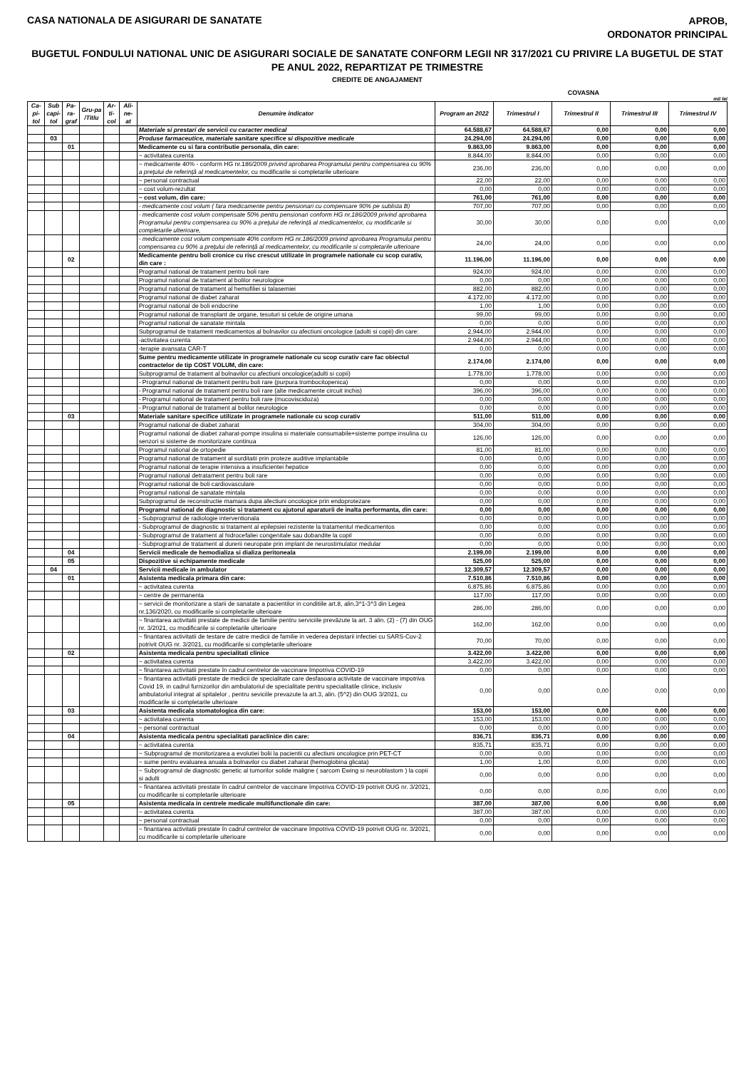CASA NATIONALA DE ASIGURARI DE SANATATE
APROB,
ORDONATOR PRINCIPAL
BUGETUL FONDULUI NATIONAL UNIC DE ASIGURARI SOCIALE DE SANATATE CONFORM LEGII NR 317/2021 CU PRIVIRE LA BUGETUL DE STAT PE ANUL 2022, REPARTIZAT PE TRIMESTRE
CREDITE DE ANGAJAMENT
COVASNA
mii lei
| Ca-pi-tol | Sub capi-tol | Pa-ra-graf | Gru-pa /Titlu | Ar-ti-col | Ali-ne-at | Denumire indicator | Program an 2022 | Trimestrul I | Trimestrul II | Trimestrul III | Trimestrul IV |
| --- | --- | --- | --- | --- | --- | --- | --- | --- | --- | --- | --- |
| | | | | | | Materiale si prestari de servicii cu caracter medical | 64.588,67 | 64.588,67 | 0,00 | 0,00 | 0,00 |
| | 03 | | | | | Produse farmaceutice, materiale sanitare specifice si dispozitive medicale | 24.294,00 | 24.294,00 | 0,00 | 0,00 | 0,00 |
| | | 01 | | | | Medicamente cu si fara contributie personala, din care: | 9.863,00 | 9.863,00 | 0,00 | 0,00 | 0,00 |
| | | | | | | ~ activitatea curenta | 8.844,00 | 8.844,00 | 0,00 | 0,00 | 0,00 |
| | | | | | | ~ medicamente 40% - conform HG nr.186/2009 privind aprobarea Programului pentru compensarea cu 90% a preţului de referinţă al medicamentelor, cu modificarile si completarile ulterioare | 236,00 | 236,00 | 0,00 | 0,00 | 0,00 |
| | | | | | | ~ personal contractual | 22,00 | 22,00 | 0,00 | 0,00 | 0,00 |
| | | | | | | ~ cost volum-rezultat | 0,00 | 0,00 | 0,00 | 0,00 | 0,00 |
| | | | | | | ~ cost volum, din care: | 761,00 | 761,00 | 0,00 | 0,00 | 0,00 |
| | | | | | | - medicamente cost volum ( fara medicamente pentru pensionari cu compensare 90% pe sublista B) | 707,00 | 707,00 | 0,00 | 0,00 | 0,00 |
| | | | | | | - medicamente cost volum compensate 50% pentru pensionari conform HG nr.186/2009 privind aprobarea Programului pentru compensarea cu 90% a preţului de referinţă al medicamentelor, cu modificarile si completarile ulterioare, | 30,00 | 30,00 | 0,00 | 0,00 | 0,00 |
| | | | | | | - medicamente cost volum compensate 40% conform HG nr.186/2009 privind aprobarea Programului pentru compensarea cu 90% a preţului de referinţă al medicamentelor, cu modificarile si completarile ulterioare | 24,00 | 24,00 | 0,00 | 0,00 | 0,00 |
| | | 02 | | | | Medicamente pentru boli cronice cu risc crescut utilizate in programele nationale cu scop curativ, din care : | 11.196,00 | 11.196,00 | 0,00 | 0,00 | 0,00 |
| | | | | | | Programul national de tratament pentru boli rare | 924,00 | 924,00 | 0,00 | 0,00 | 0,00 |
| | | | | | | Programul national de tratament al bolilor neurologice | 0,00 | 0,00 | 0,00 | 0,00 | 0,00 |
| | | | | | | Programul national de tratament al hemofiliei si talasemiei | 882,00 | 882,00 | 0,00 | 0,00 | 0,00 |
| | | | | | | Programul national de diabet zaharat | 4.172,00 | 4.172,00 | 0,00 | 0,00 | 0,00 |
| | | | | | | Programul national de boli endocrine | 1,00 | 1,00 | 0,00 | 0,00 | 0,00 |
| | | | | | | Programul national de transplant de organe, tesuturi si celule de origine umana | 99,00 | 99,00 | 0,00 | 0,00 | 0,00 |
| | | | | | | Programul national de sanatate mintala | 0,00 | 0,00 | 0,00 | 0,00 | 0,00 |
| | | | | | | Subprogramul de tratament medicamentos al bolnavilor cu afectiuni oncologice (adulti si copii) din care: | 2.944,00 | 2.944,00 | 0,00 | 0,00 | 0,00 |
| | | | | | | -activitatea curenta | 2.944,00 | 2.944,00 | 0,00 | 0,00 | 0,00 |
| | | | | | | -terapie avansata CAR-T | 0,00 | 0,00 | 0,00 | 0,00 | 0,00 |
| | | | | | | Sume pentru medicamente utilizate in programele nationale cu scop curativ care fac obiectul contractelor de tip COST VOLUM, din care: | 2.174,00 | 2.174,00 | 0,00 | 0,00 | 0,00 |
| | | | | | | Subprogramul de tratament al bolnavilor cu afectiuni oncologice(adulti si copii) | 1.778,00 | 1.778,00 | 0,00 | 0,00 | 0,00 |
| | | | | | | - Programul national de tratament pentru boli rare (purpura trombocitopenica) | 0,00 | 0,00 | 0,00 | 0,00 | 0,00 |
| | | | | | | - Programul national de tratament pentru boli rare (alte medicamente circuit inchis) | 396,00 | 396,00 | 0,00 | 0,00 | 0,00 |
| | | | | | | - Programul national de tratament pentru boli rare (mucoviscidoza) | 0,00 | 0,00 | 0,00 | 0,00 | 0,00 |
| | | | | | | - Programul national de tratament al bolilor neurologice | 0,00 | 0,00 | 0,00 | 0,00 | 0,00 |
| | | 03 | | | | Materiale sanitare specifice utilizate in programele nationale cu scop curativ | 511,00 | 511,00 | 0,00 | 0,00 | 0,00 |
| | | | | | | Programul national de diabet zaharat | 304,00 | 304,00 | 0,00 | 0,00 | 0,00 |
| | | | | | | Programul national de diabet zaharat-pompe insulina si materiale consumabile+sisteme pompe insulina cu senzori si sisteme de monitorizare continua | 126,00 | 126,00 | 0,00 | 0,00 | 0,00 |
| | | | | | | Programul national de ortopedie | 81,00 | 81,00 | 0,00 | 0,00 | 0,00 |
| | | | | | | Programul national de tratament al surditatii prin proteze auditive implantabile | 0,00 | 0,00 | 0,00 | 0,00 | 0,00 |
| | | | | | | Programul national de terapie intensiva a insuficientei hepatice | 0,00 | 0,00 | 0,00 | 0,00 | 0,00 |
| | | | | | | Programul national detratament pentru boli rare | 0,00 | 0,00 | 0,00 | 0,00 | 0,00 |
| | | | | | | Programul national de boli cardiovasculare | 0,00 | 0,00 | 0,00 | 0,00 | 0,00 |
| | | | | | | Programul national de sanatate mintala | 0,00 | 0,00 | 0,00 | 0,00 | 0,00 |
| | | | | | | Subprogramul de reconstructie mamara dupa afectiuni oncologice prin endoprotezare | 0,00 | 0,00 | 0,00 | 0,00 | 0,00 |
| | | | | | | Programul national de diagnostic si tratament cu ajutorul aparaturii de inalta performanta, din care: | 0,00 | 0,00 | 0,00 | 0,00 | 0,00 |
| | | | | | | - Subprogramul de radiologie interventionala | 0,00 | 0,00 | 0,00 | 0,00 | 0,00 |
| | | | | | | - Subprogramul de diagnostic si tratament al epilepsiei rezistente la tratamentul medicamentos | 0,00 | 0,00 | 0,00 | 0,00 | 0,00 |
| | | | | | | - Subprogramul de tratament al hidrocefaliei congenitale sau dobandite la copil | 0,00 | 0,00 | 0,00 | 0,00 | 0,00 |
| | | | | | | - Subprogramul de tratament al durerii neuropate prin implant de neurostimulator medular | 0,00 | 0,00 | 0,00 | 0,00 | 0,00 |
| | | 04 | | | | Servicii medicale de hemodializa si dializa peritoneala | 2.199,00 | 2.199,00 | 0,00 | 0,00 | 0,00 |
| | | 05 | | | | Dispozitive si echipamente medicale | 525,00 | 525,00 | 0,00 | 0,00 | 0,00 |
| | 04 | | | | | Servicii medicale in ambulator | 12.309,57 | 12.309,57 | 0,00 | 0,00 | 0,00 |
| | | 01 | | | | Asistenta medicala primara din care: | 7.510,86 | 7.510,86 | 0,00 | 0,00 | 0,00 |
| | | | | | | ~ activitatea curenta | 6.875,86 | 6.875,86 | 0,00 | 0,00 | 0,00 |
| | | | | | | ~ centre de permanenta | 117,00 | 117,00 | 0,00 | 0,00 | 0,00 |
| | | | | | | ~ servicii de monitorizare a starii de sanatate a pacientilor in conditiile art.8, alin.3^1-3^3 din Legea nr.136/2020, cu modificarile si completarile ulterioare | 286,00 | 286,00 | 0,00 | 0,00 | 0,00 |
| | | | | | | ~ finantarea activitatii prestate de medicii de familie pentru serviciile prevăzute la art. 3 alin. (2) - (7) din OUG nr. 3/2021, cu modificarile si completarile ulterioare | 162,00 | 162,00 | 0,00 | 0,00 | 0,00 |
| | | | | | | ~ finantarea activitatii de testare de catre medicii de familie in vederea depistarii infectiei cu SARS-Cov-2 potrivit OUG nr. 3/2021, cu modificarile si completarile ulterioare | 70,00 | 70,00 | 0,00 | 0,00 | 0,00 |
| | | 02 | | | | Asistenta medicala pentru specialitati clinice | 3.422,00 | 3.422,00 | 0,00 | 0,00 | 0,00 |
| | | | | | | ~ activitatea curenta | 3.422,00 | 3.422,00 | 0,00 | 0,00 | 0,00 |
| | | | | | | ~ finantarea activitatii prestate în cadrul centrelor de vaccinare împotriva COVID-19 | 0,00 | 0,00 | 0,00 | 0,00 | 0,00 |
| | | | | | | ~ finantarea activitatii prestate de medicii de specialitate care desfasoara activitate de vaccinare impotriva Covid 19, in cadrul furnizorilor din ambulatoriul de specialitate pentru specialitatile clinice, inclusiv ambulatoriul integrat al spitalelor , pentru seviciile prevazute la art.3, alin. (5^2) din OUG 3/2021, cu modificarile si completarile ulterioare | 0,00 | 0,00 | 0,00 | 0,00 | 0,00 |
| | | 03 | | | | Asistenta medicala stomatologica din care: | 153,00 | 153,00 | 0,00 | 0,00 | 0,00 |
| | | | | | | ~ activitatea curenta | 153,00 | 153,00 | 0,00 | 0,00 | 0,00 |
| | | | | | | ~ personal contractual | 0,00 | 0,00 | 0,00 | 0,00 | 0,00 |
| | | 04 | | | | Asistenta medicala pentru specialitati paraclinice din care: | 836,71 | 836,71 | 0,00 | 0,00 | 0,00 |
| | | | | | | ~ activitatea curenta | 835,71 | 835,71 | 0,00 | 0,00 | 0,00 |
| | | | | | | ~ Subprogramul de monitorizarea a evolutiei bolii la pacientii cu afectiuni oncologice prin PET-CT | 0,00 | 0,00 | 0,00 | 0,00 | 0,00 |
| | | | | | | ~ sume pentru evaluarea anuala a bolnavilor cu diabet zaharat (hemoglobina glicata) | 1,00 | 1,00 | 0,00 | 0,00 | 0,00 |
| | | | | | | ~ Subprogramul de diagnostic genetic al tumorilor solide maligne ( sarcom Ewing si neuroblastom ) la copii si adulti | 0,00 | 0,00 | 0,00 | 0,00 | 0,00 |
| | | | | | | ~ finantarea activitatii prestate în cadrul centrelor de vaccinare împotriva COVID-19 potrivit OUG nr. 3/2021, cu modificarile si completarile ulterioare | 0,00 | 0,00 | 0,00 | 0,00 | 0,00 |
| | | 05 | | | | Asistenta medicala in centrele medicale multifunctionale din care: | 387,00 | 387,00 | 0,00 | 0,00 | 0,00 |
| | | | | | | ~ activitatea curenta | 387,00 | 387,00 | 0,00 | 0,00 | 0,00 |
| | | | | | | ~ personal contractual | 0,00 | 0,00 | 0,00 | 0,00 | 0,00 |
| | | | | | | ~ finantarea activitatii prestate în cadrul centrelor de vaccinare împotriva COVID-19 potrivit OUG nr. 3/2021, cu modificarile si completarile ulterioare | 0,00 | 0,00 | 0,00 | 0,00 | 0,00 |